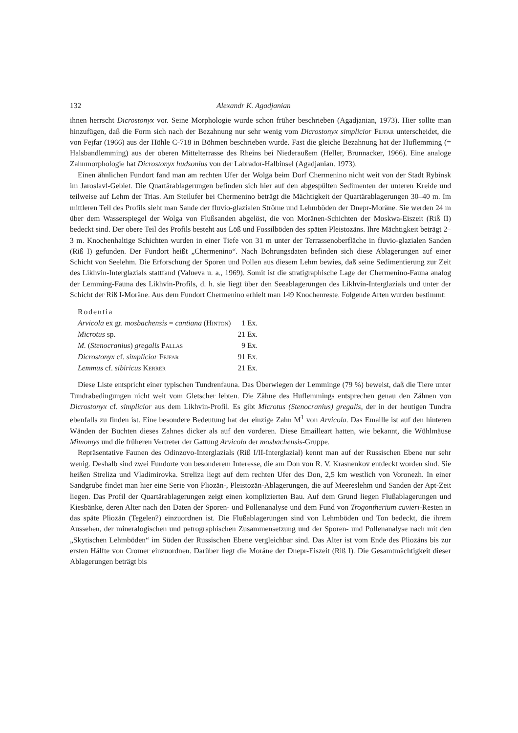132 Alexandr K. Agadjanian
ihnen herrscht Dicrostonyx vor. Seine Morphologie wurde schon früher beschrieben (Agadjanian, 1973). Hier sollte man hinzufügen, daß die Form sich nach der Bezahnung nur sehr wenig vom Dicrostonyx simplicior Fejfar unterscheidet, die von Fejfar (1966) aus der Höhle C-718 in Böhmen beschrieben wurde. Fast die gleiche Bezahnung hat der Huflemming (= Halsbandlemming) aus der oberen Mittelterrasse des Rheins bei Niederaußem (Heller, Brunnacker, 1966). Eine analoge Zahnmorphologie hat Dicrostonyx hudsonius von der Labrador-Halbinsel (Agadjanian. 1973).
Einen ähnlichen Fundort fand man am rechten Ufer der Wolga beim Dorf Chermenino nicht weit von der Stadt Rybinsk im Jaroslavl-Gebiet. Die Quartärablagerungen befinden sich hier auf den abgespülten Sedimenten der unteren Kreide und teilweise auf Lehm der Trias. Am Steilufer bei Chermenino beträgt die Mächtigkeit der Quartärablagerungen 30–40 m. Im mittleren Teil des Profils sieht man Sande der fluvio-glazialen Ströme und Lehmböden der Dnepr-Moräne. Sie werden 24 m über dem Wasserspiegel der Wolga von Flußsanden abgelöst, die von Moränen-Schichten der Moskwa-Eiszeit (Riß II) bedeckt sind. Der obere Teil des Profils besteht aus Löß und Fossilböden des späten Pleistozäns. Ihre Mächtigkeit beträgt 2–3 m. Knochenhaltige Schichten wurden in einer Tiefe von 31 m unter der Terrassenoberfläche in fluvio-glazialen Sanden (Riß I) gefunden. Der Fundort heißt „Chermenino“. Nach Bohrungsdaten befinden sich diese Ablagerungen auf einer Schicht von Seelehm. Die Erforschung der Sporen und Pollen aus diesem Lehm bewies, daß seine Sedimentierung zur Zeit des Likhvin-Interglazials stattfand (Valueva u. a., 1969). Somit ist die stratigraphische Lage der Chermenino-Fauna analog der Lemming-Fauna des Likhvin-Profils, d. h. sie liegt über den Seeablagerungen des Likhvin-Interglazials und unter der Schicht der Riß I-Moräne. Aus dem Fundort Chermenino erhielt man 149 Knochenreste. Folgende Arten wurden bestimmt:
| Rodentia | |
| Arvicola ex gr. mosbachensis = cantiana ( Hinton ) | 1 Ex. |
| Microtus sp. | 21 Ex. |
| M. ( Stenocranius ) gregalis Pallas | 9 Ex. |
| Dicrostonyx cf. simplicior Fejfar | 91 Ex. |
| Lemmus cf. sibiricus Kerrer | 21 Ex. |
Diese Liste entspricht einer typischen Tundrenfauna. Das Überwiegen der Lemminge (79 %) beweist, daß die Tiere unter Tundrabedingungen nicht weit vom Gletscher lebten. Die Zähne des Huflemmings entsprechen genau den Zähnen von Dicrostonyx cf. simplicior aus dem Likhvin-Profil. Es gibt Microtus (Stenocranius) gregalis, der in der heutigen Tundra ebenfalls zu finden ist. Eine besondere Bedeutung hat der einzige Zahn M<sup>1</sup> von Arvicola. Das Emaille ist auf den hinteren Wänden der Buchten dieses Zahnes dicker als auf den vorderen. Diese Emailleart hatten, wie bekannt, die Wühlmäuse Mimomys und die früheren Vertreter der Gattung Arvicola der mosbachensis-Gruppe.
Repräsentative Faunen des Odinzovo-Interglazials (Riß I/II-Interglazial) kennt man auf der Russischen Ebene nur sehr wenig. Deshalb sind zwei Fundorte von besonderem Interesse, die am Don von R. V. Krasnenkov entdeckt worden sind. Sie heißen Streliza und Vladimirovka. Streliza liegt auf dem rechten Ufer des Don, 2,5 km westlich von Voronezh. In einer Sandgrube findet man hier eine Serie von Pliozän-, Pleistozän-Ablagerungen, die auf Meereslehm und Sanden der Apt-Zeit liegen. Das Profil der Quartärablagerungen zeigt einen komplizierten Bau. Auf dem Grund liegen Flußablagerungen und Kiesbänke, deren Alter nach den Daten der Sporen- und Pollenanalyse und dem Fund von Trogontherium cuvieri-Resten in das späte Pliozän (Tegelen?) einzuordnen ist. Die Flußablagerungen sind von Lehmböden und Ton bedeckt, die ihrem Aussehen, der mineralogischen und petrographischen Zusammensetzung und der Sporen- und Pollenanalyse nach mit den „Skytischen Lehmböden“ im Süden der Russischen Ebene vergleichbar sind. Das Alter ist vom Ende des Pliozäns bis zur ersten Hälfte von Cromer einzuordnen. Darüber liegt die Moräne der Dnepr-Eiszeit (Riß I). Die Gesamtmächtigkeit dieser Ablagerungen beträgt bis